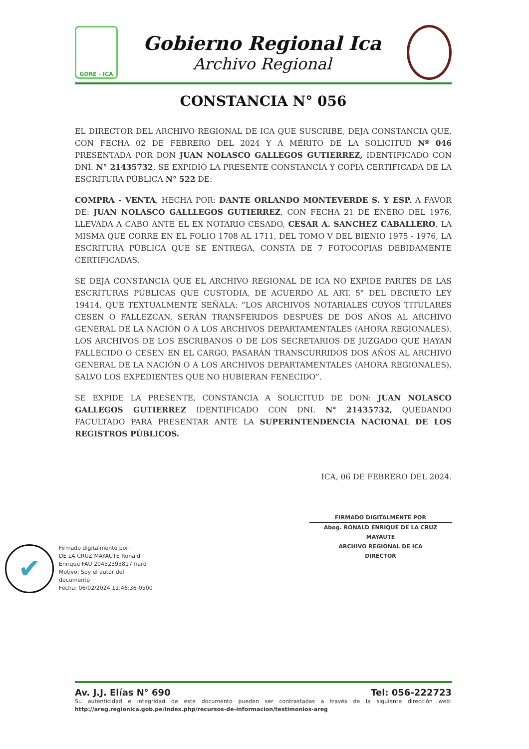GORE - ICA
Gobierno Regional Ica
Archivo Regional
CONSTANCIA N° 056
EL DIRECTOR DEL ARCHIVO REGIONAL DE ICA QUE SUSCRIBE, DEJA CONSTANCIA QUE, CON FECHA 02 DE FEBRERO DEL 2024 Y A MÉRITO DE LA SOLICITUD Nº 046 PRESENTADA POR DON JUAN NOLASCO GALLEGOS GUTIERREZ, IDENTIFICADO CON DNI. N° 21435732, SE EXPIDIÓ LA PRESENTE CONSTANCIA Y COPIA CERTIFICADA DE LA ESCRITURA PÚBLICA N° 522 DE:
COMPRA - VENTA, HECHA POR: DANTE ORLANDO MONTEVERDE S. Y ESP. A FAVOR DE: JUAN NOLASCO GALLLEGOS GUTIERREZ, CON FECHA 21 DE ENERO DEL 1976, LLEVADA A CABO ANTE EL EX NOTARIO CESADO, CESAR A. SANCHEZ CABALLERO, LA MISMA QUE CORRE EN EL FOLIO 1708 AL 1711, DEL TOMO V DEL BIENIO 1975 - 1976, LA ESCRITURA PÚBLICA QUE SE ENTREGA, CONSTA DE 7 FOTOCOPIAS DEBIDAMENTE CERTIFICADAS.
SE DEJA CONSTANCIA QUE EL ARCHIVO REGIONAL DE ICA NO EXPIDE PARTES DE LAS ESCRITURAS PÚBLICAS QUE CUSTODIA, DE ACUERDO AL ART. 5° DEL DECRETO LEY 19414, QUE TEXTUALMENTE SEÑALA: “LOS ARCHIVOS NOTARIALES CUYOS TITULARES CESEN O FALLEZCAN, SERÁN TRANSFERIDOS DESPUÉS DE DOS AÑOS AL ARCHIVO GENERAL DE LA NACIÓN O A LOS ARCHIVOS DEPARTAMENTALES (AHORA REGIONALES). LOS ARCHIVOS DE LOS ESCRIBANOS O DE LOS SECRETARIOS DE JUZGADO QUE HAYAN FALLECIDO O CESEN EN EL CARGO, PASARÁN TRANSCURRIDOS DOS AÑOS AL ARCHIVO GENERAL DE LA NACIÓN O A LOS ARCHIVOS DEPARTAMENTALES (AHORA REGIONALES), SALVO LOS EXPEDIENTES QUE NO HUBIERAN FENECIDO”.
SE EXPIDE LA PRESENTE, CONSTANCIA A SOLICITUD DE DON: JUAN NOLASCO GALLEGOS GUTIERREZ IDENTIFICADO CON DNI. N° 21435732, QUEDANDO FACULTADO PARA PRESENTAR ANTE LA SUPERINTENDENCIA NACIONAL DE LOS REGISTROS PÚBLICOS.
ICA, 06 DE FEBRERO DEL 2024.
FIRMADO DIGITALMENTE POR
Abog. RONALD ENRIQUE DE LA CRUZ MAYAUTE
ARCHIVO REGIONAL DE ICA
DIRECTOR
✔
Firmado digitalmente por:
DE LA CRUZ MAYAUTE Ronald
Enrique FAU 20452393817 hard
Motivo: Soy el autor del
documento
Fecha: 06/02/2024 11:46:36-0500
Av. J.J. Elías N° 690 Tel: 056-222723
Su autenticidad e integridad de este documento pueden ser contrastadas a través de la siguiente dirección web: http://areg.regionica.gob.pe/index.php/recursos-de-informacion/testimonios-areg